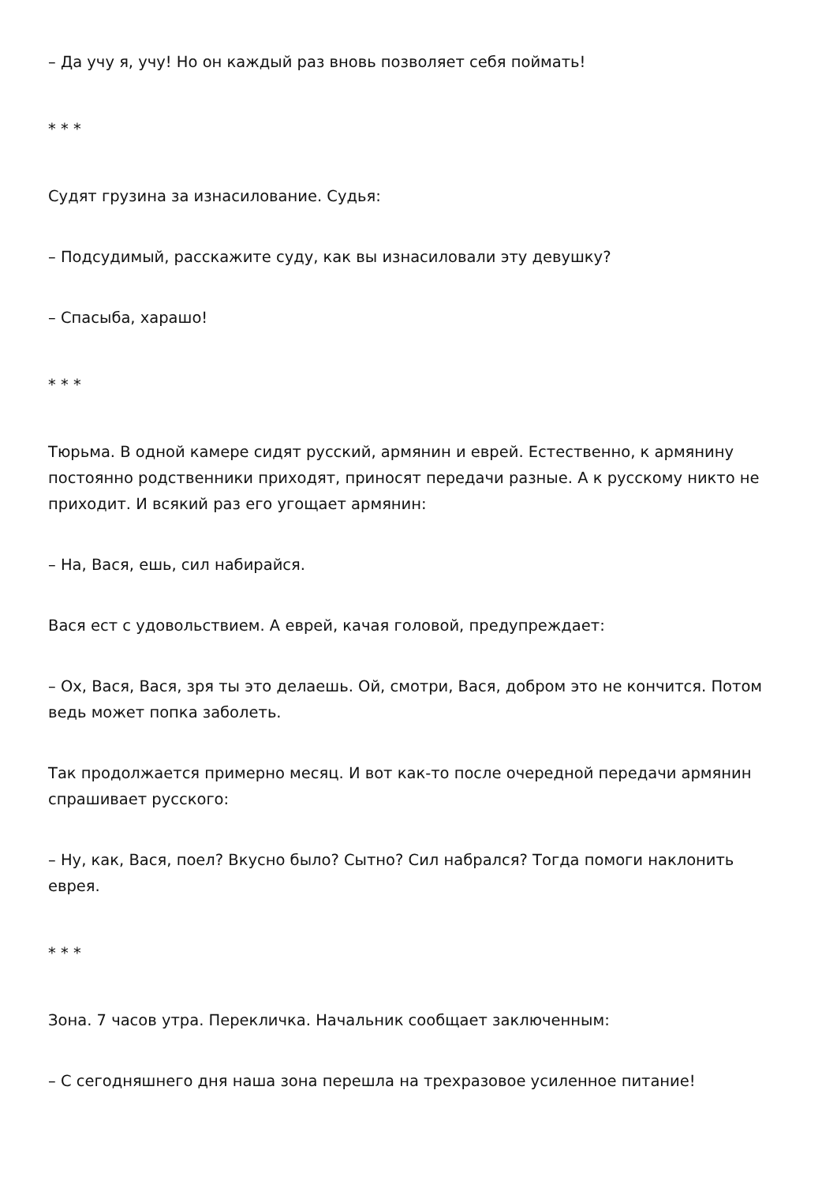– Да учу я, учу! Но он каждый раз вновь позволяет себя поймать!
* * *
Судят грузина за изнасилование. Судья:
– Подсудимый, расскажите суду, как вы изнасиловали эту девушку?
– Спасыба, харашо!
* * *
Тюрьма. В одной камере сидят русский, армянин и еврей. Естественно, к армянину постоянно родственники приходят, приносят передачи разные. А к русскому никто не приходит. И всякий раз его угощает армянин:
– На, Вася, ешь, сил набирайся.
Вася ест с удовольствием. А еврей, качая головой, предупреждает:
– Ох, Вася, Вася, зря ты это делаешь. Ой, смотри, Вася, добром это не кончится. Потом ведь может попка заболеть.
Так продолжается примерно месяц. И вот как-то после очередной передачи армянин спрашивает русского:
– Ну, как, Вася, поел? Вкусно было? Сытно? Сил набрался? Тогда помоги наклонить еврея.
* * *
Зона. 7 часов утра. Перекличка. Начальник сообщает заключенным:
– С сегодняшнего дня наша зона перешла на трехразовое усиленное питание!